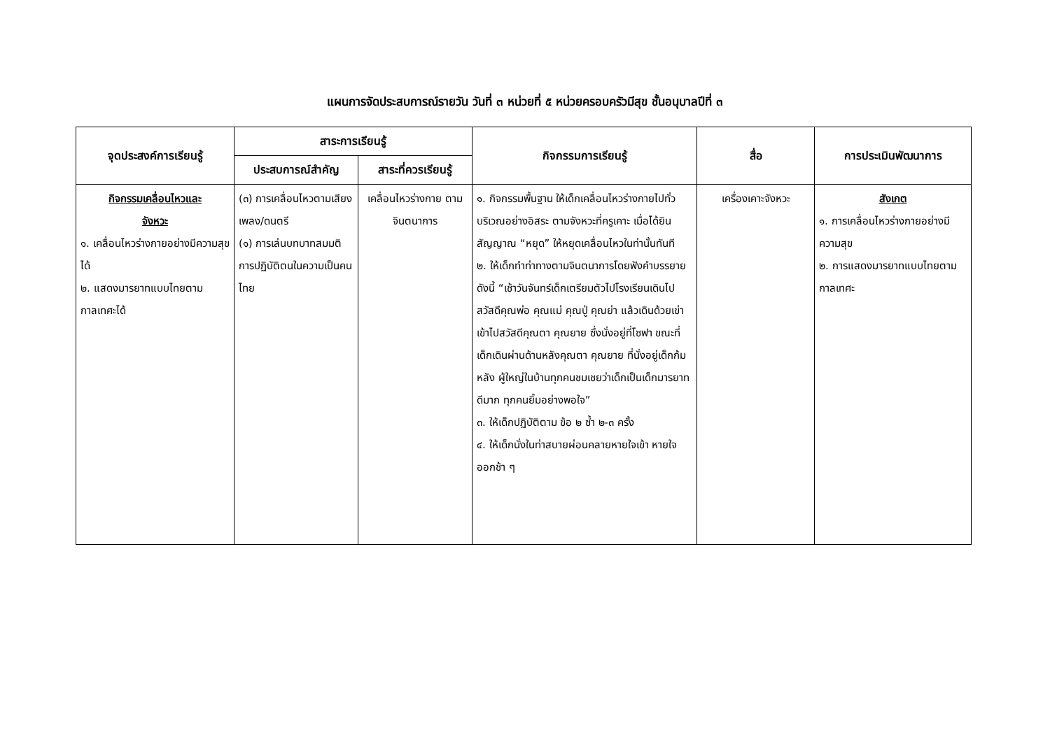แผนการจัดประสบการณ์รายวัน วันที่ ๓ หน่วยที่ ๕ หน่วยครอบครัวมีสุข ชั้นอนุบาลปีที่ ๓
| จุดประสงค์การเรียนรู้ | สาระการเรียนรู้ | | กิจกรรมการเรียนรู้ | สื่อ | การประเมินพัฒนาการ |
| --- | --- | --- | --- | --- | --- |
| | ประสบการณ์สำคัญ | สาระที่ควรเรียนรู้ | | | |
| กิจกรรมเคลื่อนไหวและ จังหวะ ๑. เคลื่อนไหวร่างกายอย่างมีความสุขได้ ๒. แสดงมารยาทแบบไทยตามกาลเทศะได้ | (๓) การเคลื่อนไหวตามเสียงเพลง/ดนตรี (๑) การเล่นบทบาทสมมติการปฏิบัติตนในความเป็นคนไทย | เคลื่อนไหวร่างกาย ตามจินตนาการ | ๑. กิจกรรมพื้นฐาน ให้เด็กเคลื่อนไหวร่างกายไปทั่วบริเวณอย่างอิสระ ตามจังหวะที่ครูเคาะ เมื่อได้ยินสัญญาณ “หยุด” ให้หยุดเคลื่อนไหวในท่านั้นทันที ๒. ให้เด็กทำท่าทางตามจินตนาการโดยฟังคำบรรยายดังนี้ “เช้าวันจันทร์เด็กเตรียมตัวไปโรงเรียนเดินไปสวัสดีคุณพ่อ คุณแม่ คุณปู่ คุณย่า แล้วเดินด้วยเข่าเข้าไปสวัสดีคุณตา คุณยาย ซึ่งนั่งอยู่ที่โซฟา ขณะที่เด็กเดินผ่านด้านหลังคุณตา คุณยาย ที่นั่งอยู่เด็กก้มหลัง ผู้ใหญ่ในบ้านทุกคนชมเชยว่าเด็กเป็นเด็กมารยาทดีมาก ทุกคนยิ้มอย่างพอใจ” ๓. ให้เด็กปฏิบัติตาม ข้อ ๒ ซ้ำ ๒-๓ ครั้ง ๔. ให้เด็กนั่งในท่าสบายผ่อนคลายหายใจเข้า หายใจออกช้า ๆ | เครื่องเคาะจังหวะ | สังเกต ๑. การเคลื่อนไหวร่างกายอย่างมีความสุข ๒. การแสดงมารยาทแบบไทยตามกาลเทศะ |